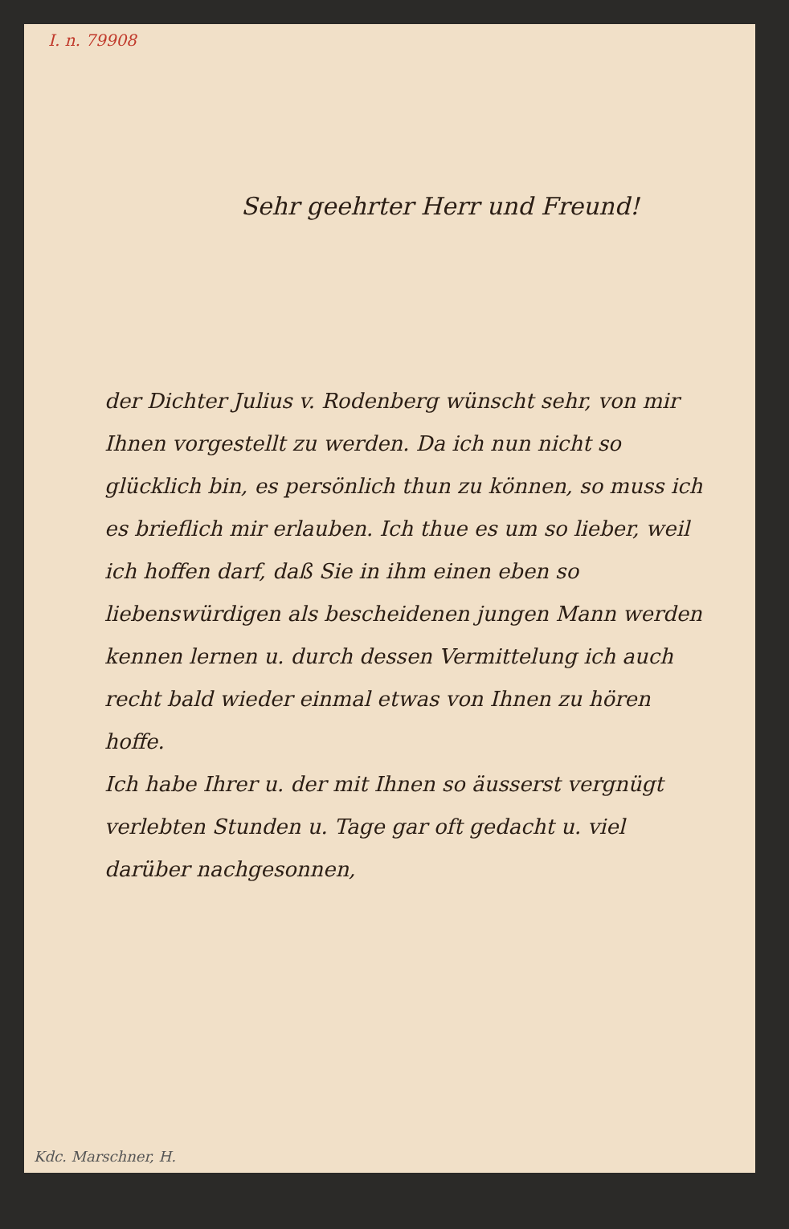I. n. 79908
Sehr geehrter Herr und Freund!
der Dichter Julius v. Rodenberg wünscht sehr, von mir Ihnen vorgestellt zu werden. Da ich nun nicht so glücklich bin, es persönlich thun zu können, so muss ich es brieflich mir erlauben. Ich thue es um so lieber, weil ich hoffen darf, daß Sie in ihm einen eben so liebenswürdigen als bescheidenen jungen Mann werden kennen lernen u. durch dessen Vermittelung ich auch recht bald wieder einmal etwas von Ihnen zu hören hoffe.
Ich habe Ihrer u. der mit Ihnen so äusserst vergnügt verlebten Stunden u. Tage gar oft gedacht u. viel darüber nachgesonnen,
Kdc. Marschner, H.